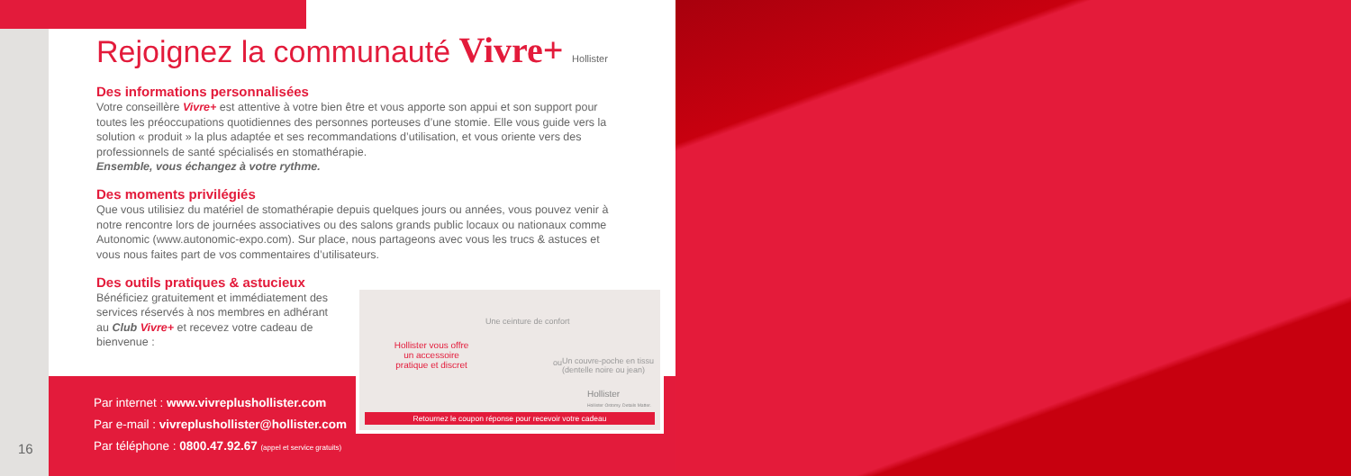Rejoignez la communauté Vivre+ Hollister
Des informations personnalisées
Votre conseillère Vivre+ est attentive à votre bien être et vous apporte son appui et son support pour toutes les préoccupations quotidiennes des personnes porteuses d’une stomie. Elle vous guide vers la solution « produit » la plus adaptée et ses recommandations d’utilisation, et vous oriente vers des professionnels de santé spécialisés en stomathérapie.
Ensemble, vous échangez à votre rythme.
Des moments privilégiés
Que vous utilisiez du matériel de stomathérapie depuis quelques jours ou années, vous pouvez venir à notre rencontre lors de journées associatives ou des salons grands public locaux ou nationaux comme Autonomic (www.autonomic-expo.com). Sur place, nous partageons avec vous les trucs & astuces et vous nous faites part de vos commentaires d’utilisateurs.
Des outils pratiques & astucieux
Bénéficiez gratuitement et immédiatement des services réservés à nos membres en adhérant au Club Vivre+ et recevez votre cadeau de bienvenue :
Une ceinture de confort
ou Un couvre-poche en tissu
(dentelle noire ou jean)
Hollister vous offre un accessoire pratique et discret
Hollister
Hollister Ostomy. Details Matter.
Retournez le coupon réponse pour recevoir votre cadeau
Par internet : www.vivreplushollister.com
Par e-mail : vivreplushollister@hollister.com
Par téléphone : 0800.47.92.67 (appel et service gratuits)
16